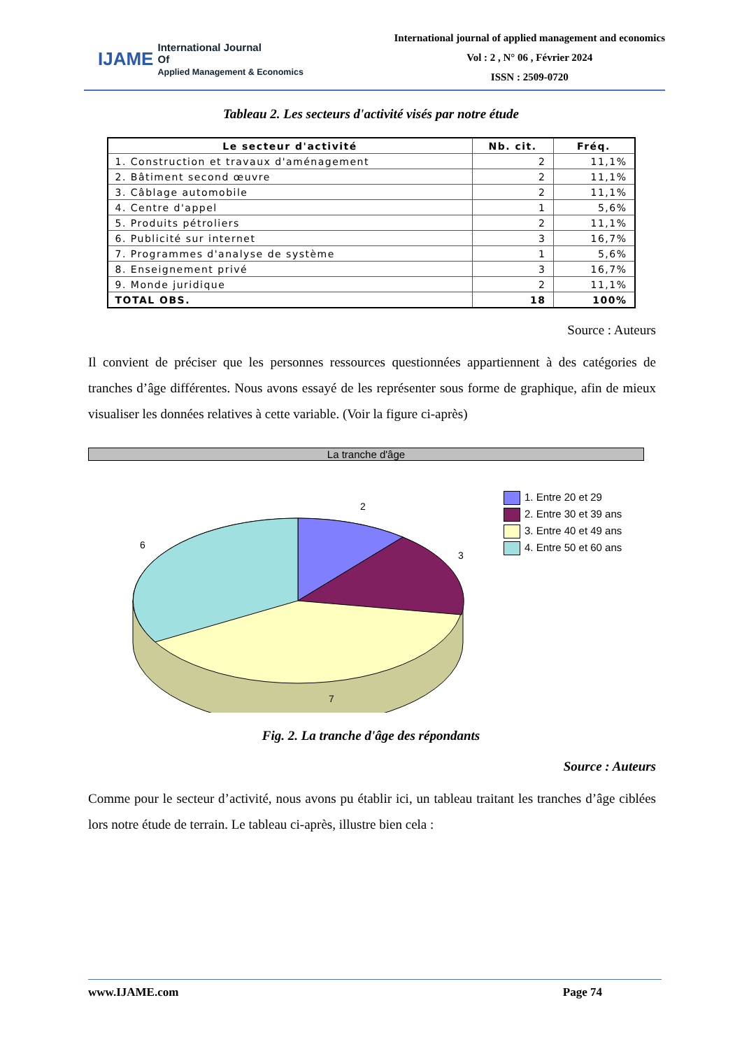IJAME
International Journal
Of
Applied Management & Economics
International journal of applied management and economics
Vol : 2 , N° 06 , Février 2024
ISSN : 2509-0720
Tableau 2. Les secteurs d'activité visés par notre étude
| Le secteur d'activité | Nb. cit. | Fréq. |
| --- | --- | --- |
| 1. Construction et travaux d'aménagement | 2 | 11,1% |
| 2. Bâtiment second œuvre | 2 | 11,1% |
| 3. Câblage automobile | 2 | 11,1% |
| 4. Centre d'appel | 1 | 5,6% |
| 5. Produits pétroliers | 2 | 11,1% |
| 6. Publicité sur internet | 3 | 16,7% |
| 7. Programmes d'analyse de système | 1 | 5,6% |
| 8. Enseignement privé | 3 | 16,7% |
| 9. Monde juridique | 2 | 11,1% |
| TOTAL OBS. | 18 | 100% |
Source : Auteurs
Il convient de préciser que les personnes ressources questionnées appartiennent à des catégories de tranches d’âge différentes. Nous avons essayé de les représenter sous forme de graphique, afin de mieux visualiser les données relatives à cette variable. (Voir la figure ci-après)
La tranche d'âge
2
3
7
6
1. Entre 20 et 29
2. Entre 30 et 39 ans
3. Entre 40 et 49 ans
4. Entre 50 et 60 ans
Fig. 2. La tranche d'âge des répondants
Source : Auteurs
Comme pour le secteur d’activité, nous avons pu établir ici, un tableau traitant les tranches d’âge ciblées lors notre étude de terrain. Le tableau ci-après, illustre bien cela :
www.IJAME.com Page 74